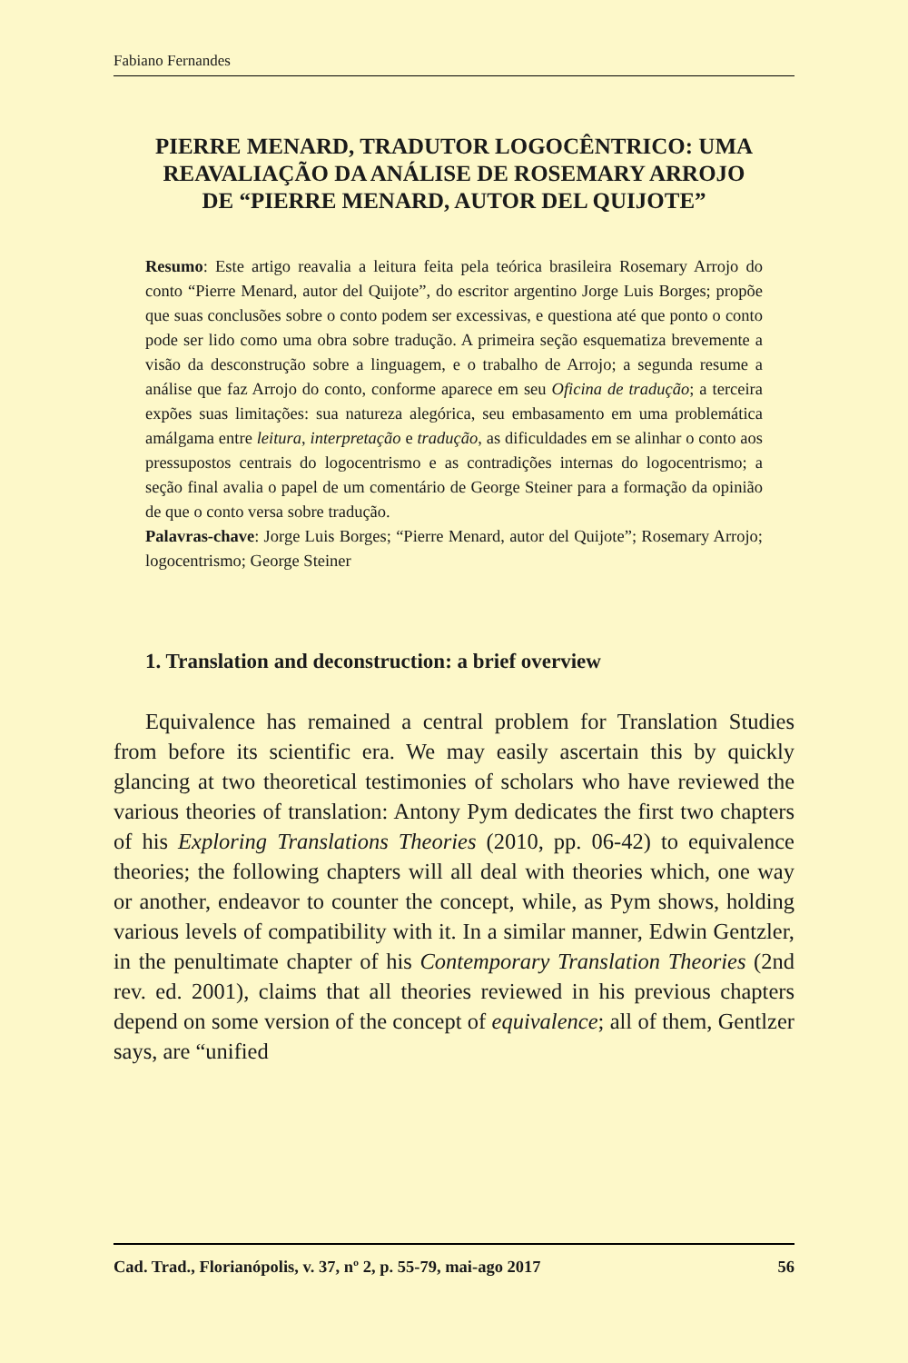Fabiano Fernandes
PIERRE MENARD, TRADUTOR LOGOCÊNTRICO: UMA REAVALIAÇÃO DA ANÁLISE DE ROSEMARY ARROJO DE “PIERRE MENARD, AUTOR DEL QUIJOTE”
Resumo: Este artigo reavalia a leitura feita pela teórica brasileira Rosemary Arrojo do conto “Pierre Menard, autor del Quijote”, do escritor argentino Jorge Luis Borges; propõe que suas conclusões sobre o conto podem ser excessivas, e questiona até que ponto o conto pode ser lido como uma obra sobre tradução. A primeira seção esquematiza brevemente a visão da desconstrução sobre a linguagem, e o trabalho de Arrojo; a segunda resume a análise que faz Arrojo do conto, conforme aparece em seu Oficina de tradução; a terceira expões suas limitações: sua natureza alegórica, seu embasamento em uma problemática amálgama entre leitura, interpretação e tradução, as dificuldades em se alinhar o conto aos pressupostos centrais do logocentrismo e as contradições internas do logocentrismo; a seção final avalia o papel de um comentário de George Steiner para a formação da opinião de que o conto versa sobre tradução.
Palavras-chave: Jorge Luis Borges; “Pierre Menard, autor del Quijote”; Rosemary Arrojo; logocentrismo; George Steiner
1. Translation and deconstruction: a brief overview
Equivalence has remained a central problem for Translation Studies from before its scientific era. We may easily ascertain this by quickly glancing at two theoretical testimonies of scholars who have reviewed the various theories of translation: Antony Pym dedicates the first two chapters of his Exploring Translations Theories (2010, pp. 06-42) to equivalence theories; the following chapters will all deal with theories which, one way or another, endeavor to counter the concept, while, as Pym shows, holding various levels of compatibility with it. In a similar manner, Edwin Gentzler, in the penultimate chapter of his Contemporary Translation Theories (2nd rev. ed. 2001), claims that all theories reviewed in his previous chapters depend on some version of the concept of equivalence; all of them, Gentlzer says, are “unified
Cad. Trad., Florianópolis, v. 37, nº 2, p. 55-79, mai-ago 2017 56